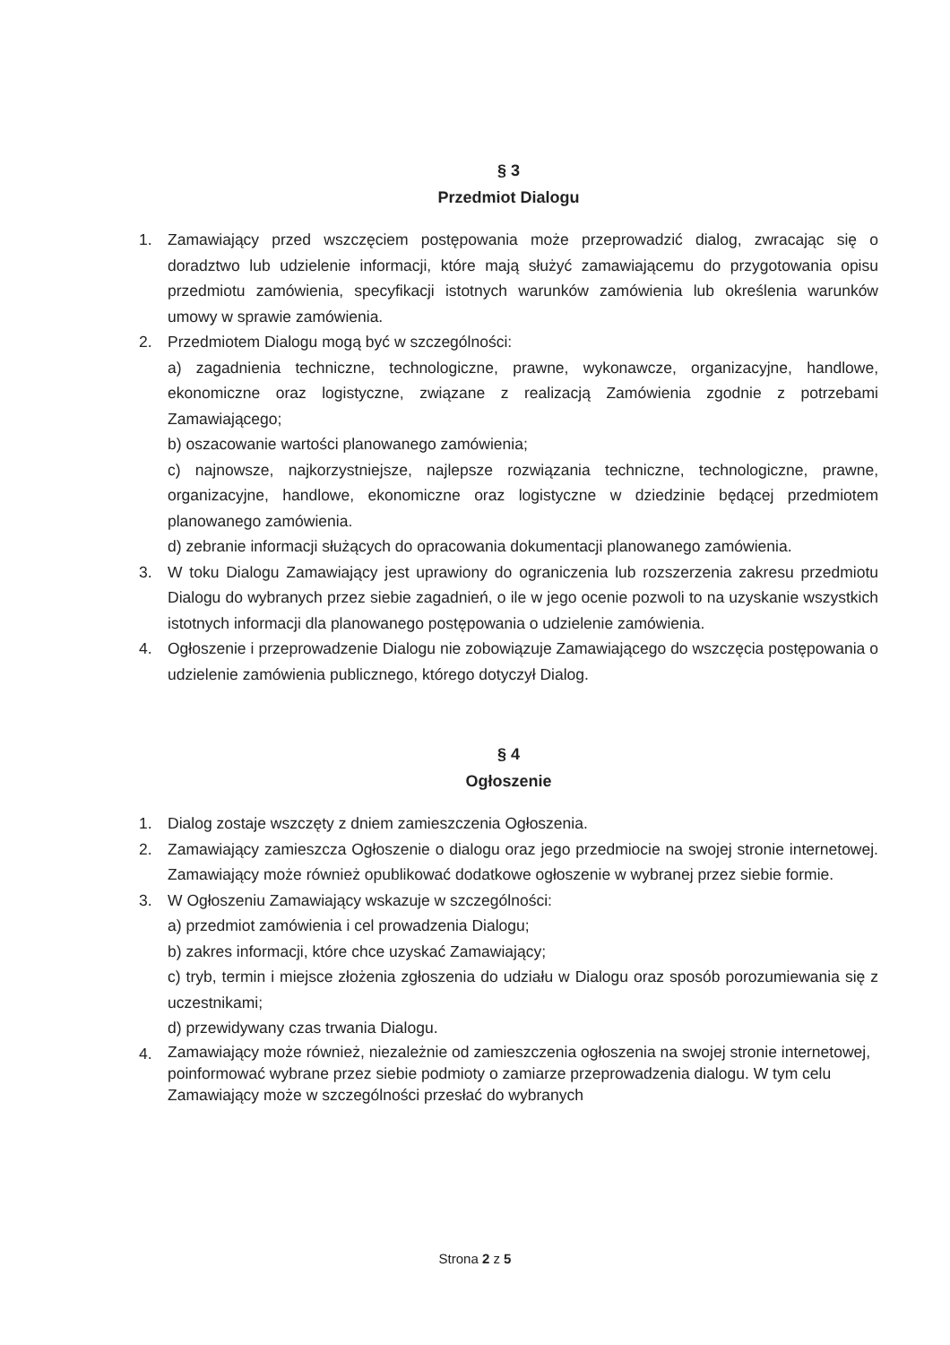§ 3
Przedmiot Dialogu
1. Zamawiający przed wszczęciem postępowania może przeprowadzić dialog, zwracając się o doradztwo lub udzielenie informacji, które mają służyć zamawiającemu do przygotowania opisu przedmiotu zamówienia, specyfikacji istotnych warunków zamówienia lub określenia warunków umowy w sprawie zamówienia.
2. Przedmiotem Dialogu mogą być w szczególności:
a) zagadnienia techniczne, technologiczne, prawne, wykonawcze, organizacyjne, handlowe, ekonomiczne oraz logistyczne, związane z realizacją Zamówienia zgodnie z potrzebami Zamawiającego;
b) oszacowanie wartości planowanego zamówienia;
c) najnowsze, najkorzystniejsze, najlepsze rozwiązania techniczne, technologiczne, prawne, organizacyjne, handlowe, ekonomiczne oraz logistyczne w dziedzinie będącej przedmiotem planowanego zamówienia.
d) zebranie informacji służących do opracowania dokumentacji planowanego zamówienia.
3. W toku Dialogu Zamawiający jest uprawiony do ograniczenia lub rozszerzenia zakresu przedmiotu Dialogu do wybranych przez siebie zagadnień, o ile w jego ocenie pozwoli to na uzyskanie wszystkich istotnych informacji dla planowanego postępowania o udzielenie zamówienia.
4. Ogłoszenie i przeprowadzenie Dialogu nie zobowiązuje Zamawiającego do wszczęcia postępowania o udzielenie zamówienia publicznego, którego dotyczył Dialog.
§ 4
Ogłoszenie
1. Dialog zostaje wszczęty z dniem zamieszczenia Ogłoszenia.
2. Zamawiający zamieszcza Ogłoszenie o dialogu oraz jego przedmiocie na swojej stronie internetowej. Zamawiający może również opublikować dodatkowe ogłoszenie w wybranej przez siebie formie.
3. W Ogłoszeniu Zamawiający wskazuje w szczególności:
a) przedmiot zamówienia i cel prowadzenia Dialogu;
b) zakres informacji, które chce uzyskać Zamawiający;
c) tryb, termin i miejsce złożenia zgłoszenia do udziału w Dialogu oraz sposób porozumiewania się z uczestnikami;
d) przewidywany czas trwania Dialogu.
4.
Zamawiający może również, niezależnie od zamieszczenia ogłoszenia na swojej stronie internetowej, poinformować wybrane przez siebie podmioty o zamiarze przeprowadzenia dialogu. W tym celu Zamawiający może w szczególności przesłać do wybranych
Strona 2 z 5